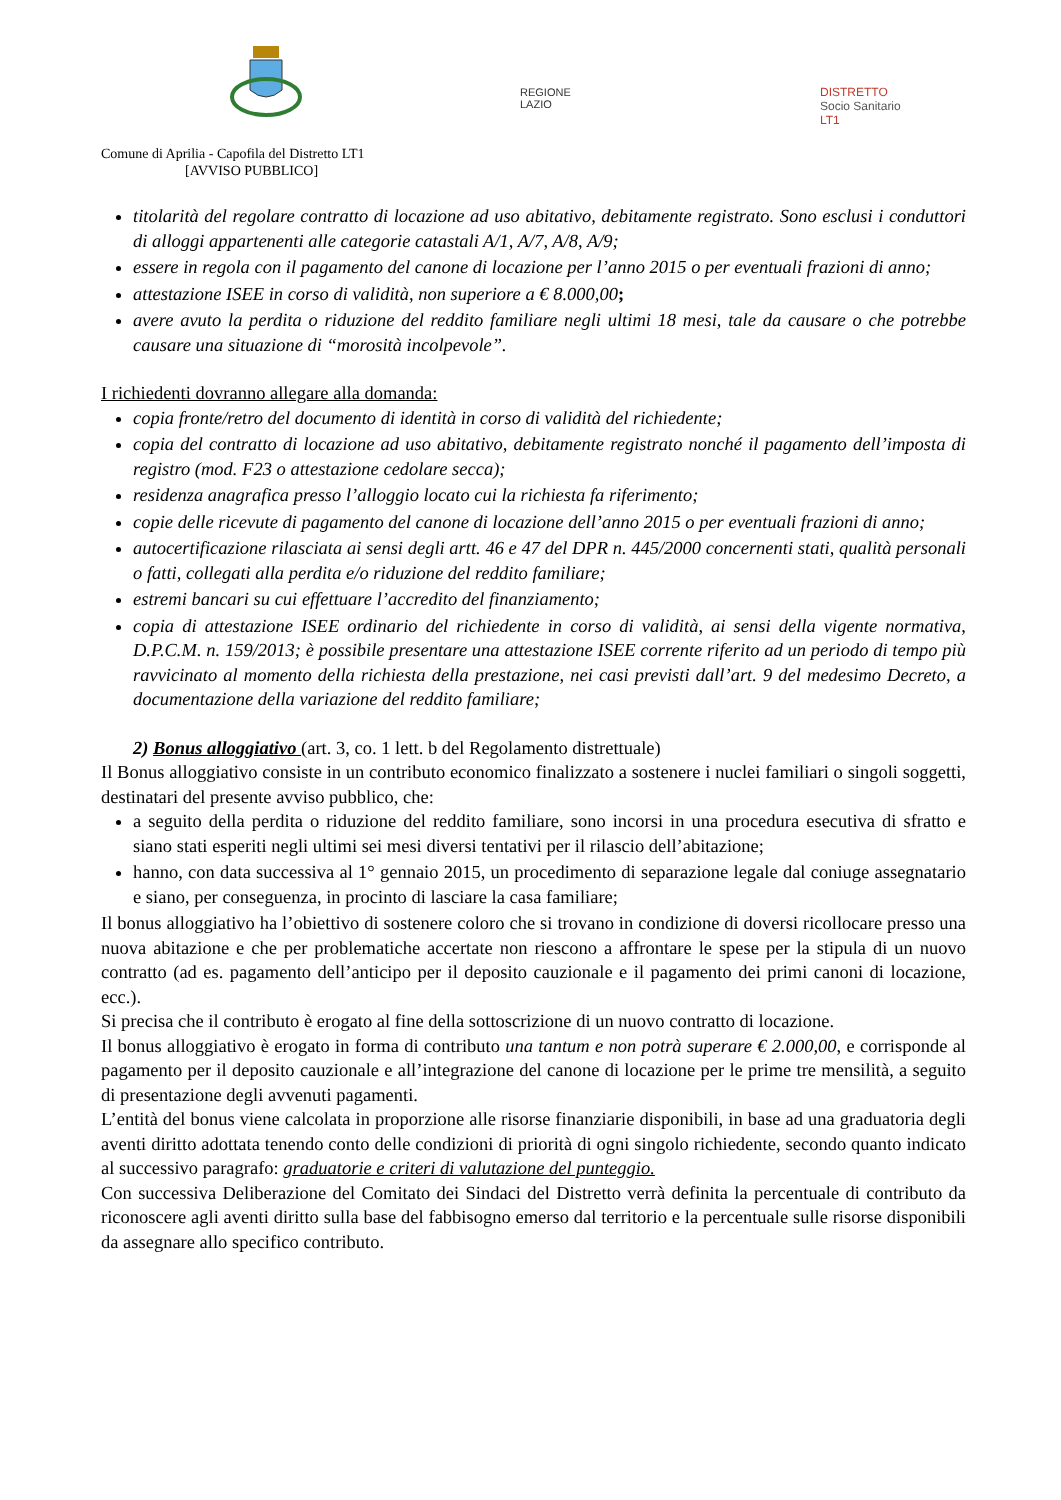REGIONE
LAZIO
DISTRETTO
Socio Sanitario
LT1
Comune di Aprilia - Capofila del Distretto LT1
[AVVISO PUBBLICO]
titolarità del regolare contratto di locazione ad uso abitativo, debitamente registrato. Sono esclusi i conduttori di alloggi appartenenti alle categorie catastali A/1, A/7, A/8, A/9;
essere in regola con il pagamento del canone di locazione per l’anno 2015 o per eventuali frazioni di anno;
attestazione ISEE in corso di validità, non superiore a € 8.000,00;
avere avuto la perdita o riduzione del reddito familiare negli ultimi 18 mesi, tale da causare o che potrebbe causare una situazione di “morosità incolpevole”.
I richiedenti dovranno allegare alla domanda:
copia fronte/retro del documento di identità in corso di validità del richiedente;
copia del contratto di locazione ad uso abitativo, debitamente registrato nonché il pagamento dell’imposta di registro (mod. F23 o attestazione cedolare secca);
residenza anagrafica presso l’alloggio locato cui la richiesta fa riferimento;
copie delle ricevute di pagamento del canone di locazione dell’anno 2015 o per eventuali frazioni di anno;
autocertificazione rilasciata ai sensi degli artt. 46 e 47 del DPR n. 445/2000 concernenti stati, qualità personali o fatti, collegati alla perdita e/o riduzione del reddito familiare;
estremi bancari su cui effettuare l’accredito del finanziamento;
copia di attestazione ISEE ordinario del richiedente in corso di validità, ai sensi della vigente normativa, D.P.C.M. n. 159/2013; è possibile presentare una attestazione ISEE corrente riferito ad un periodo di tempo più ravvicinato al momento della richiesta della prestazione, nei casi previsti dall’art. 9 del medesimo Decreto, a documentazione della variazione del reddito familiare;
2) Bonus alloggiativo (art. 3, co. 1 lett. b del Regolamento distrettuale)
Il Bonus alloggiativo consiste in un contributo economico finalizzato a sostenere i nuclei familiari o singoli soggetti, destinatari del presente avviso pubblico, che:
a seguito della perdita o riduzione del reddito familiare, sono incorsi in una procedura esecutiva di sfratto e siano stati esperiti negli ultimi sei mesi diversi tentativi per il rilascio dell’abitazione;
hanno, con data successiva al 1° gennaio 2015, un procedimento di separazione legale dal coniuge assegnatario e siano, per conseguenza, in procinto di lasciare la casa familiare;
Il bonus alloggiativo ha l’obiettivo di sostenere coloro che si trovano in condizione di doversi ricollocare presso una nuova abitazione e che per problematiche accertate non riescono a affrontare le spese per la stipula di un nuovo contratto (ad es. pagamento dell’anticipo per il deposito cauzionale e il pagamento dei primi canoni di locazione, ecc.).
Si precisa che il contributo è erogato al fine della sottoscrizione di un nuovo contratto di locazione.
Il bonus alloggiativo è erogato in forma di contributo una tantum e non potrà superare € 2.000,00, e corrisponde al pagamento per il deposito cauzionale e all’integrazione del canone di locazione per le prime tre mensilità, a seguito di presentazione degli avvenuti pagamenti.
L’entità del bonus viene calcolata in proporzione alle risorse finanziarie disponibili, in base ad una graduatoria degli aventi diritto adottata tenendo conto delle condizioni di priorità di ogni singolo richiedente, secondo quanto indicato al successivo paragrafo: graduatorie e criteri di valutazione del punteggio.
Con successiva Deliberazione del Comitato dei Sindaci del Distretto verrà definita la percentuale di contributo da riconoscere agli aventi diritto sulla base del fabbisogno emerso dal territorio e la percentuale sulle risorse disponibili da assegnare allo specifico contributo.